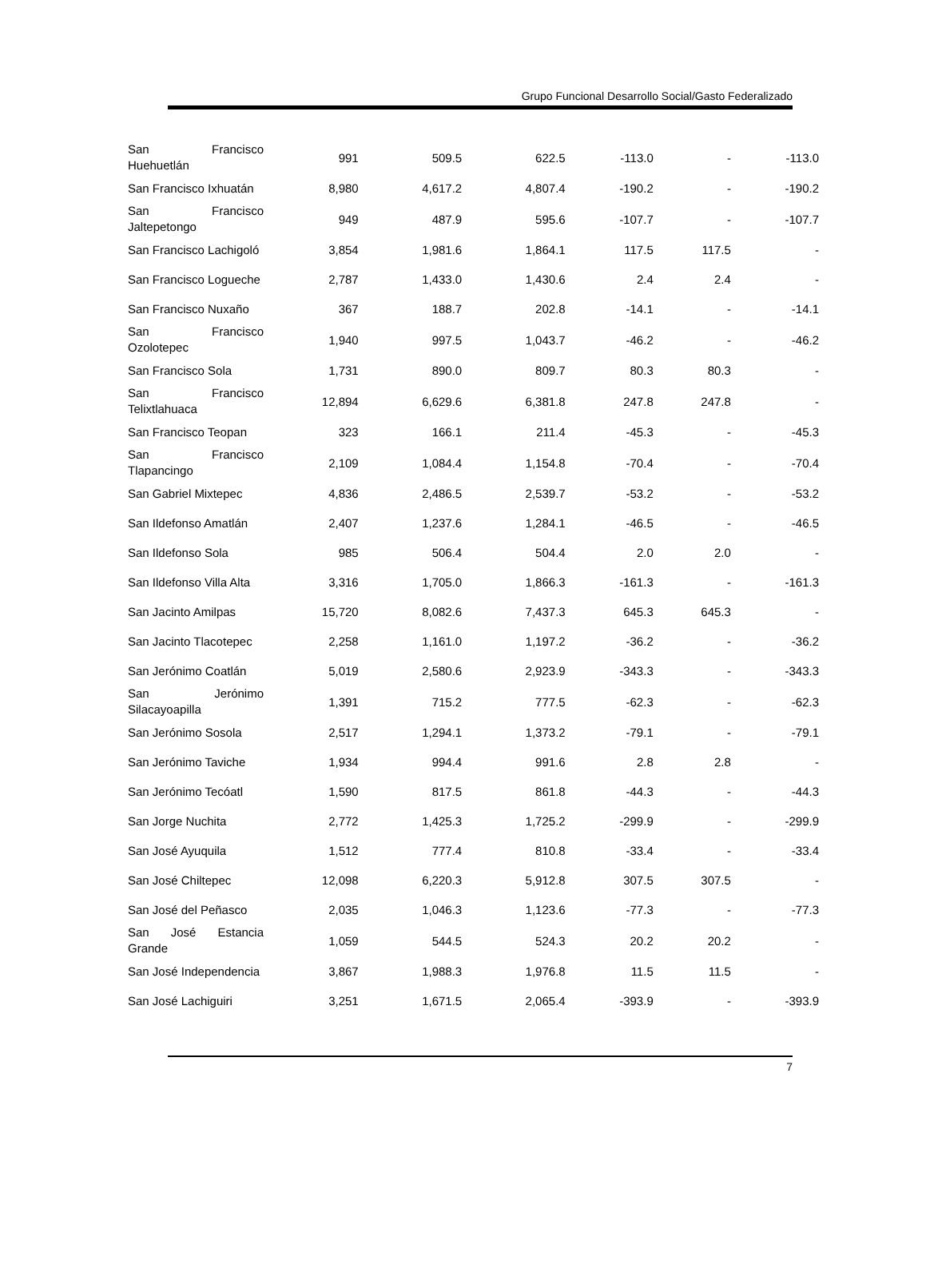Grupo Funcional Desarrollo Social/Gasto Federalizado
| San Francisco Huehuetlán | 991 | 509.5 | 622.5 | -113.0 | - | -113.0 |
| San Francisco Ixhuatán | 8,980 | 4,617.2 | 4,807.4 | -190.2 | - | -190.2 |
| San Francisco Jaltepetongo | 949 | 487.9 | 595.6 | -107.7 | - | -107.7 |
| San Francisco Lachigoló | 3,854 | 1,981.6 | 1,864.1 | 117.5 | 117.5 | - |
| San Francisco Logueche | 2,787 | 1,433.0 | 1,430.6 | 2.4 | 2.4 | - |
| San Francisco Nuxaño | 367 | 188.7 | 202.8 | -14.1 | - | -14.1 |
| San Francisco Ozolotepec | 1,940 | 997.5 | 1,043.7 | -46.2 | - | -46.2 |
| San Francisco Sola | 1,731 | 890.0 | 809.7 | 80.3 | 80.3 | - |
| San Francisco Telixtlahuaca | 12,894 | 6,629.6 | 6,381.8 | 247.8 | 247.8 | - |
| San Francisco Teopan | 323 | 166.1 | 211.4 | -45.3 | - | -45.3 |
| San Francisco Tlapancingo | 2,109 | 1,084.4 | 1,154.8 | -70.4 | - | -70.4 |
| San Gabriel Mixtepec | 4,836 | 2,486.5 | 2,539.7 | -53.2 | - | -53.2 |
| San Ildefonso Amatlán | 2,407 | 1,237.6 | 1,284.1 | -46.5 | - | -46.5 |
| San Ildefonso Sola | 985 | 506.4 | 504.4 | 2.0 | 2.0 | - |
| San Ildefonso Villa Alta | 3,316 | 1,705.0 | 1,866.3 | -161.3 | - | -161.3 |
| San Jacinto Amilpas | 15,720 | 8,082.6 | 7,437.3 | 645.3 | 645.3 | - |
| San Jacinto Tlacotepec | 2,258 | 1,161.0 | 1,197.2 | -36.2 | - | -36.2 |
| San Jerónimo Coatlán | 5,019 | 2,580.6 | 2,923.9 | -343.3 | - | -343.3 |
| San Jerónimo Silacayoapilla | 1,391 | 715.2 | 777.5 | -62.3 | - | -62.3 |
| San Jerónimo Sosola | 2,517 | 1,294.1 | 1,373.2 | -79.1 | - | -79.1 |
| San Jerónimo Taviche | 1,934 | 994.4 | 991.6 | 2.8 | 2.8 | - |
| San Jerónimo Tecóatl | 1,590 | 817.5 | 861.8 | -44.3 | - | -44.3 |
| San Jorge Nuchita | 2,772 | 1,425.3 | 1,725.2 | -299.9 | - | -299.9 |
| San José Ayuquila | 1,512 | 777.4 | 810.8 | -33.4 | - | -33.4 |
| San José Chiltepec | 12,098 | 6,220.3 | 5,912.8 | 307.5 | 307.5 | - |
| San José del Peñasco | 2,035 | 1,046.3 | 1,123.6 | -77.3 | - | -77.3 |
| San José Estancia Grande | 1,059 | 544.5 | 524.3 | 20.2 | 20.2 | - |
| San José Independencia | 3,867 | 1,988.3 | 1,976.8 | 11.5 | 11.5 | - |
| San José Lachiguiri | 3,251 | 1,671.5 | 2,065.4 | -393.9 | - | -393.9 |
7